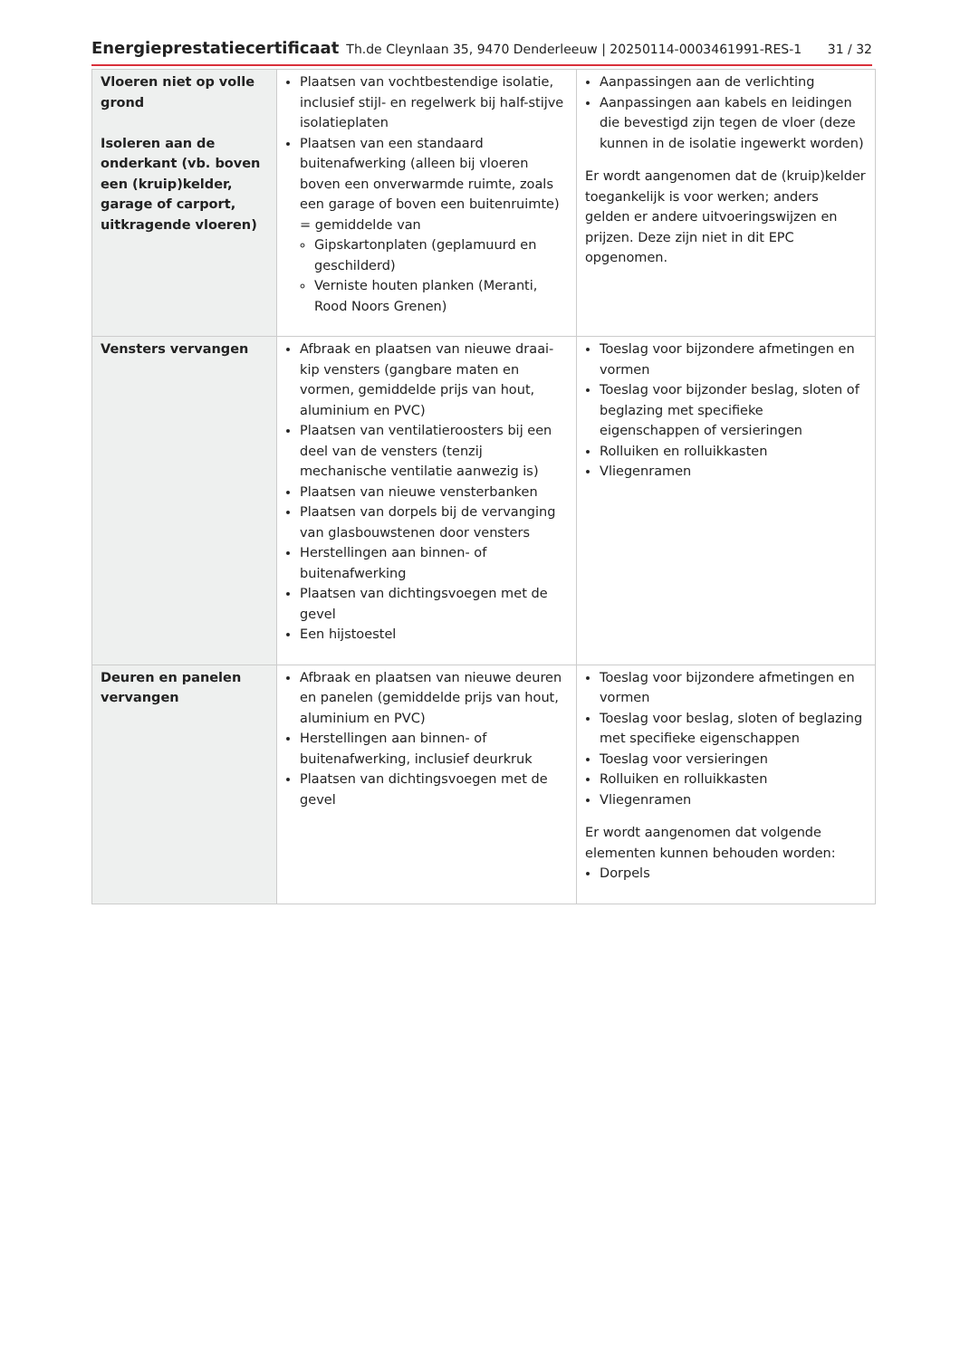Energieprestatiecertificaat Th.de Cleynlaan 35, 9470 Denderleeuw | 20250114-0003461991-RES-1 31 / 32
| Vloeren niet op volle grond Isoleren aan de onderkant (vb. boven een (kruip)kelder, garage of carport, uitkragende vloeren) | Plaatsen van vochtbestendige isolatie, inclusief stijl- en regelwerk bij half-stijve isolatieplaten Plaatsen van een standaard buitenafwerking (alleen bij vloeren boven een onverwarmde ruimte, zoals een garage of boven een buitenruimte) = gemiddelde van Gipskartonplaten (geplamuurd en geschilderd) Verniste houten planken (Meranti, Rood Noors Grenen) | Aanpassingen aan de verlichting Aanpassingen aan kabels en leidingen die bevestigd zijn tegen de vloer (deze kunnen in de isolatie ingewerkt worden) Er wordt aangenomen dat de (kruip)kelder toegankelijk is voor werken; anders gelden er andere uitvoeringswijzen en prijzen. Deze zijn niet in dit EPC opgenomen. |
| Vensters vervangen | Afbraak en plaatsen van nieuwe draai-kip vensters (gangbare maten en vormen, gemiddelde prijs van hout, aluminium en PVC) Plaatsen van ventilatieroosters bij een deel van de vensters (tenzij mechanische ventilatie aanwezig is) Plaatsen van nieuwe vensterbanken Plaatsen van dorpels bij de vervanging van glasbouwstenen door vensters Herstellingen aan binnen- of buitenafwerking Plaatsen van dichtingsvoegen met de gevel Een hijstoestel | Toeslag voor bijzondere afmetingen en vormen Toeslag voor bijzonder beslag, sloten of beglazing met specifieke eigenschappen of versieringen Rolluiken en rolluikkasten Vliegenramen |
| Deuren en panelen vervangen | Afbraak en plaatsen van nieuwe deuren en panelen (gemiddelde prijs van hout, aluminium en PVC) Herstellingen aan binnen- of buitenafwerking, inclusief deurkruk Plaatsen van dichtingsvoegen met de gevel | Toeslag voor bijzondere afmetingen en vormen Toeslag voor beslag, sloten of beglazing met specifieke eigenschappen Toeslag voor versieringen Rolluiken en rolluikkasten Vliegenramen Er wordt aangenomen dat volgende elementen kunnen behouden worden: Dorpels |